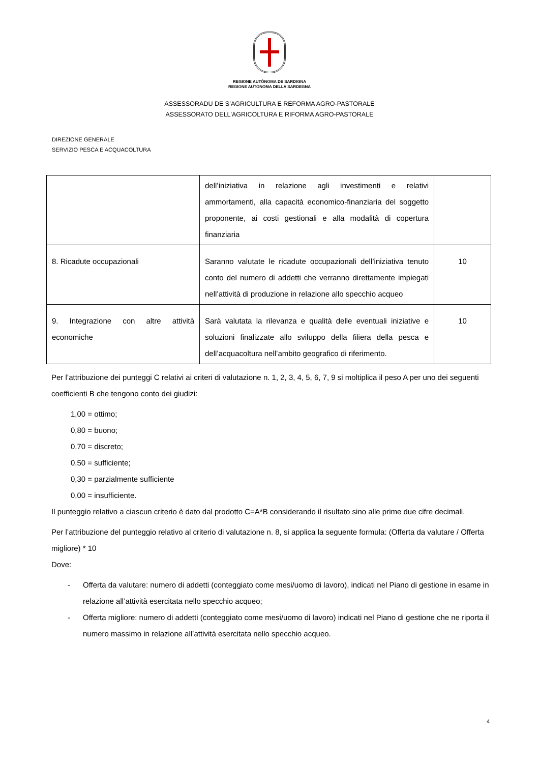REGIONE AUTÒNOMA DE SARDIGNA
REGIONE AUTONOMA DELLA SARDEGNA
ASSESSORADU DE S’AGRICULTURA E REFORMA AGRO-PASTORALE
ASSESSORATO DELL'AGRICOLTURA E RIFORMA AGRO-PASTORALE
DIREZIONE GENERALE
SERVIZIO PESCA E ACQUACOLTURA
| | dell’iniziativa in relazione agli investimenti e relativi ammortamenti, alla capacità economico-finanziaria del soggetto proponente, ai costi gestionali e alla modalità di copertura finanziaria | |
| 8. Ricadute occupazionali | Saranno valutate le ricadute occupazionali dell’iniziativa tenuto conto del numero di addetti che verranno direttamente impiegati nell’attività di produzione in relazione allo specchio acqueo | 10 |
| 9. Integrazione con altre attività economiche | Sarà valutata la rilevanza e qualità delle eventuali iniziative e soluzioni finalizzate allo sviluppo della filiera della pesca e dell’acquacoltura nell’ambito geografico di riferimento. | 10 |
Per l’attribuzione dei punteggi C relativi ai criteri di valutazione n. 1, 2, 3, 4, 5, 6, 7, 9 si moltiplica il peso A per uno dei seguenti coefficienti B che tengono conto dei giudizi:
1,00 = ottimo;
0,80 = buono;
0,70 = discreto;
0,50 = sufficiente;
0,30 = parzialmente sufficiente
0,00 = insufficiente.
Il punteggio relativo a ciascun criterio è dato dal prodotto C=A*B considerando il risultato sino alle prime due cifre decimali.
Per l’attribuzione del punteggio relativo al criterio di valutazione n. 8, si applica la seguente formula: (Offerta da valutare / Offerta migliore) * 10
Dove:
- Offerta da valutare: numero di addetti (conteggiato come mesi/uomo di lavoro), indicati nel Piano di gestione in esame in relazione all’attività esercitata nello specchio acqueo;
- Offerta migliore: numero di addetti (conteggiato come mesi/uomo di lavoro) indicati nel Piano di gestione che ne riporta il numero massimo in relazione all’attività esercitata nello specchio acqueo.
4